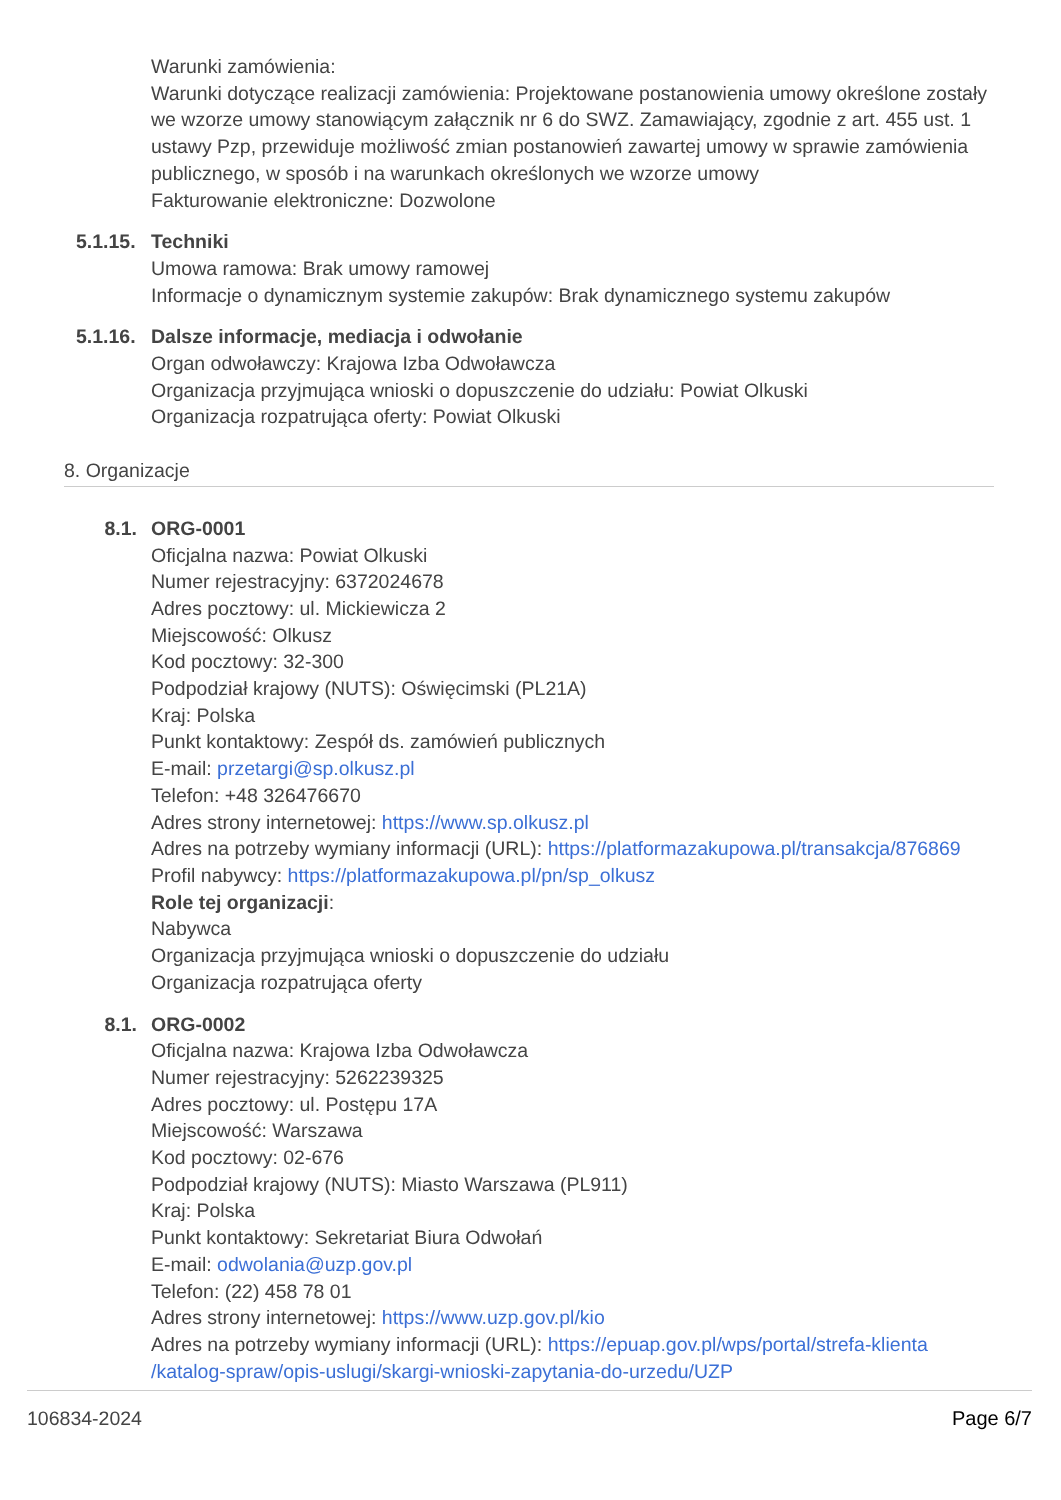Warunki zamówienia:
Warunki dotyczące realizacji zamówienia: Projektowane postanowienia umowy określone zostały we wzorze umowy stanowiącym załącznik nr 6 do SWZ. Zamawiający, zgodnie z art. 455 ust. 1 ustawy Pzp, przewiduje możliwość zmian postanowień zawartej umowy w sprawie zamówienia publicznego, w sposób i na warunkach określonych we wzorze umowy
Fakturowanie elektroniczne: Dozwolone
5.1.15.
Techniki
Umowa ramowa: Brak umowy ramowej
Informacje o dynamicznym systemie zakupów: Brak dynamicznego systemu zakupów
5.1.16.
Dalsze informacje, mediacja i odwołanie
Organ odwoławczy: Krajowa Izba Odwoławcza
Organizacja przyjmująca wnioski o dopuszczenie do udziału: Powiat Olkuski
Organizacja rozpatrująca oferty: Powiat Olkuski
8. Organizacje
8.1. ORG-0001
Oficjalna nazwa: Powiat Olkuski
Numer rejestracyjny: 6372024678
Adres pocztowy: ul. Mickiewicza 2
Miejscowość: Olkusz
Kod pocztowy: 32-300
Podpodział krajowy (NUTS): Oświęcimski (PL21A)
Kraj: Polska
Punkt kontaktowy: Zespół ds. zamówień publicznych
E-mail: przetargi@sp.olkusz.pl
Telefon: +48 326476670
Adres strony internetowej: https://www.sp.olkusz.pl
Adres na potrzeby wymiany informacji (URL): https://platformazakupowa.pl/transakcja/876869
Profil nabywcy: https://platformazakupowa.pl/pn/sp_olkusz
Role tej organizacji:
Nabywca
Organizacja przyjmująca wnioski o dopuszczenie do udziału
Organizacja rozpatrująca oferty
8.1. ORG-0002
Oficjalna nazwa: Krajowa Izba Odwoławcza
Numer rejestracyjny: 5262239325
Adres pocztowy: ul. Postępu 17A
Miejscowość: Warszawa
Kod pocztowy: 02-676
Podpodział krajowy (NUTS): Miasto Warszawa (PL911)
Kraj: Polska
Punkt kontaktowy: Sekretariat Biura Odwołań
E-mail: odwolania@uzp.gov.pl
Telefon: (22) 458 78 01
Adres strony internetowej: https://www.uzp.gov.pl/kio
Adres na potrzeby wymiany informacji (URL): https://epuap.gov.pl/wps/portal/strefa-klienta /katalog-spraw/opis-uslugi/skargi-wnioski-zapytania-do-urzedu/UZP
106834-2024 Page 6/7